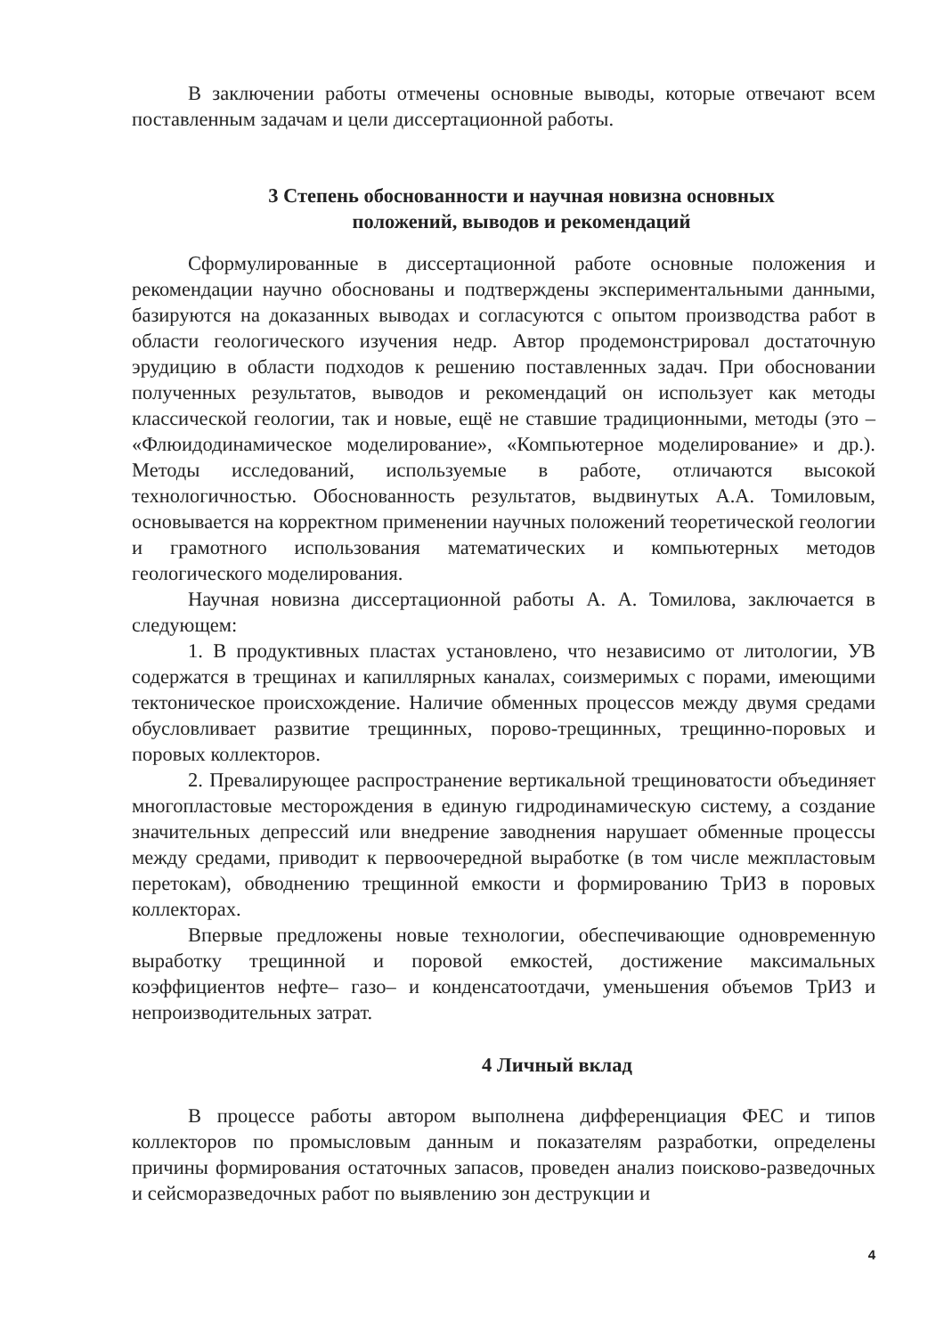В заключении работы отмечены основные выводы, которые отвечают всем поставленным задачам и цели диссертационной работы.
3 Степень обоснованности и научная новизна основных
положений, выводов и рекомендаций
Сформулированные в диссертационной работе основные положения и рекомендации научно обоснованы и подтверждены экспериментальными данными, базируются на доказанных выводах и согласуются с опытом производства работ в области геологического изучения недр. Автор продемонстрировал достаточную эрудицию в области подходов к решению поставленных задач. При обосновании полученных результатов, выводов и рекомендаций он использует как методы классической геологии, так и новые, ещё не ставшие традиционными, методы (это – «Флюидодинамическое моделирование», «Компьютерное моделирование» и др.). Методы исследований, используемые в работе, отличаются высокой технологичностью. Обоснованность результатов, выдвинутых А.А. Томиловым, основывается на корректном применении научных положений теоретической геологии и грамотного использования математических и компьютерных методов геологического моделирования.
Научная новизна диссертационной работы А. А. Томилова, заключается в следующем:
1. В продуктивных пластах установлено, что независимо от литологии, УВ содержатся в трещинах и капиллярных каналах, соизмеримых с порами, имеющими тектоническое происхождение. Наличие обменных процессов между двумя средами обусловливает развитие трещинных, порово-трещинных, трещинно-поровых и поровых коллекторов.
2. Превалирующее распространение вертикальной трещиноватости объединяет многопластовые месторождения в единую гидродинамическую систему, а создание значительных депрессий или внедрение заводнения нарушает обменные процессы между средами, приводит к первоочередной выработке (в том числе межпластовым перетокам), обводнению трещинной емкости и формированию ТрИЗ в поровых коллекторах.
Впервые предложены новые технологии, обеспечивающие одновременную выработку трещинной и поровой емкостей, достижение максимальных коэффициентов нефте– газо– и конденсатоотдачи, уменьшения объемов ТрИЗ и непроизводительных затрат.
4 Личный вклад
В процессе работы автором выполнена дифференциация ФЕС и типов коллекторов по промысловым данным и показателям разработки, определены причины формирования остаточных запасов, проведен анализ поисково-разведочных и сейсморазведочных работ по выявлению зон деструкции и
4